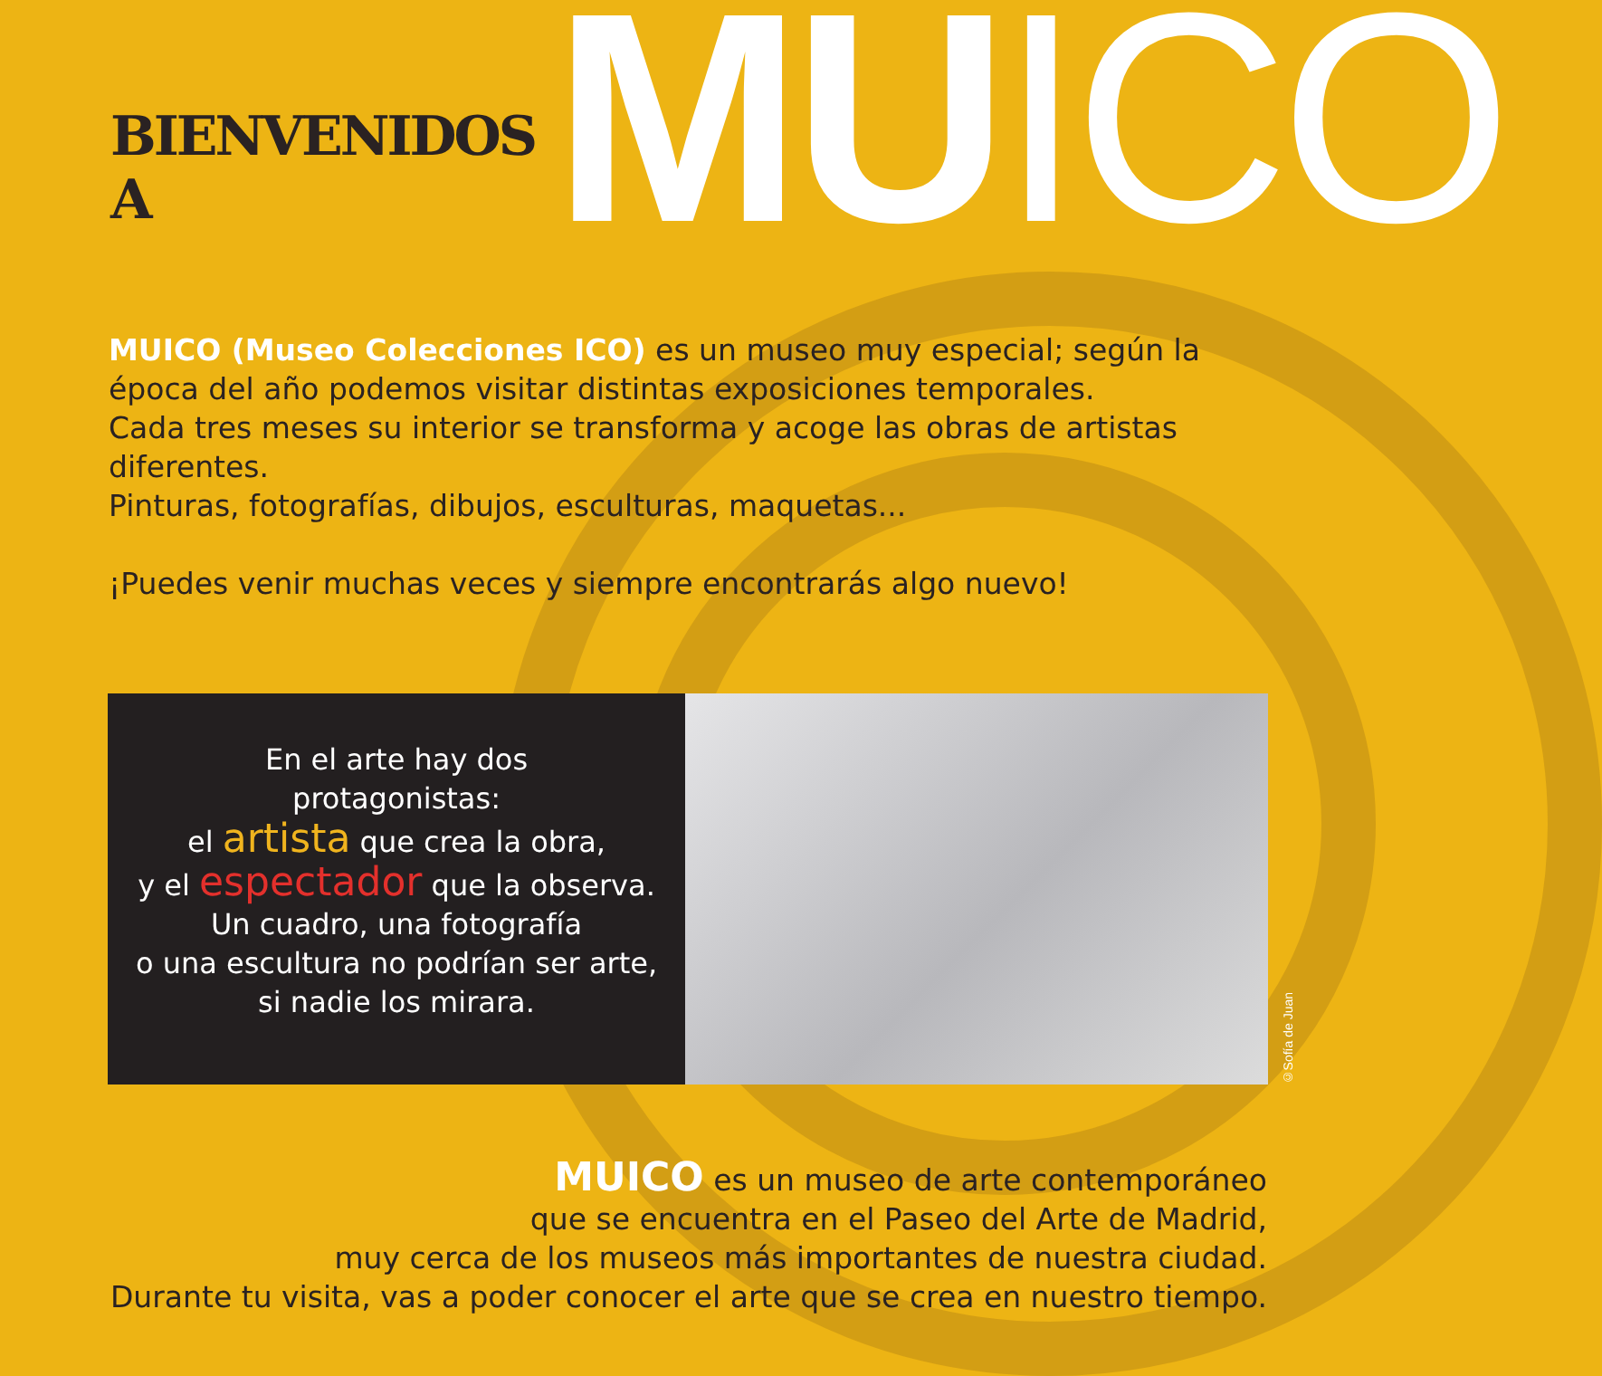BIENVENIDOS A MUICO
MUICO (Museo Colecciones ICO) es un museo muy especial; según la época del año podemos visitar distintas exposiciones temporales.
Cada tres meses su interior se transforma y acoge las obras de artistas diferentes.
Pinturas, fotografías, dibujos, esculturas, maquetas...
¡Puedes venir muchas veces y siempre encontrarás algo nuevo!
En el arte hay dos
protagonistas:
el artista que crea la obra,
y el espectador que la observa.
Un cuadro, una fotografía
o una escultura no podrían ser arte,
si nadie los mirara.
©Sofía de Juan
MUICO es un museo de arte contemporáneo
que se encuentra en el Paseo del Arte de Madrid,
muy cerca de los museos más importantes de nuestra ciudad.
Durante tu visita, vas a poder conocer el arte que se crea en nuestro tiempo.